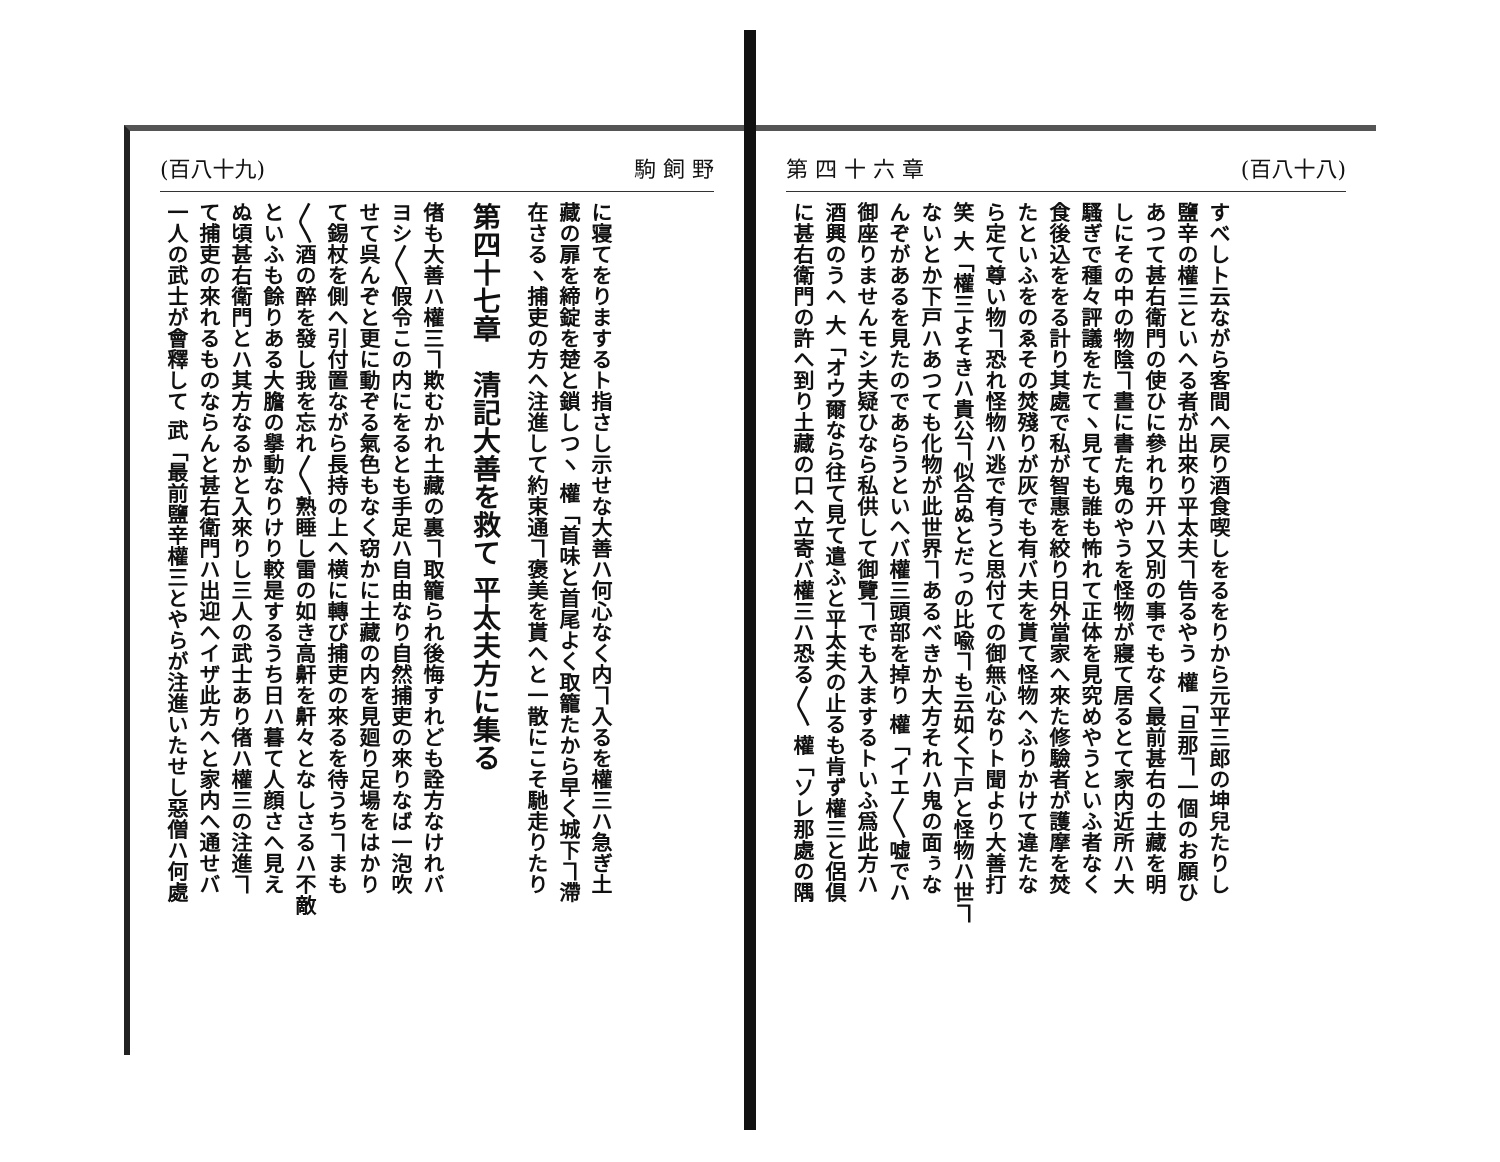(百八十九) 駒 飼 野
に寝てをりまするト指さし示せな大善ハ何心なく内ヿ入るを權三ハ急ぎ土
藏の扉を締錠を楚と鎖しつヽ 權「首味と首尾よく取籠たから早く城下ヿ滯
在さるヽ捕吏の方へ注進して約束通ヿ褒美を貰へと一散にこそ馳走りたり
第四十七章　清記大善を救て 平太夫方に集る
偖も大善ハ權三ヿ欺むかれ土藏の裏ヿ取籠られ後悔すれども詮方なけれバ
ヨシ〳〵假令この内にをるとも手足ハ自由なり自然捕吏の來りなば一泡吹
せて呉んぞと更に動ぞる氣色もなく窃かに土藏の内を見廻り足場をはかり
て錫杖を側へ引付置ながら長持の上へ横に轉び捕吏の來るを待うちヿまも
〳〵酒の醉を發し我を忘れ〳〵熟睡し雷の如き高鼾を鼾々となしさるハ不敵
といふも餘りある大膽の擧動なりけり較是するうち日ハ暮て人顔さへ見え
ぬ頃甚右衛門とハ其方なるかと入來りし三人の武士あり偖ハ權三の注進ヿ
て捕吏の來れるものならんと甚右衛門ハ出迎へイザ此方へと家内へ通せバ
一人の武士が會釋して 武「最前鹽辛權三とやらが注進いたせし惡僧ハ何處
第 四 十 六 章 (百八十八)
すべしト云ながら客間へ戻り酒食喫しをるをりから元平三郎の坤兒たりし
鹽辛の權三といへる者が出來り平太夫ヿ告るやう 權「旦那ヿ一個のお願ひ
あつて甚右衛門の使ひに參れり开ハ又別の事でもなく最前甚右の土藏を明
しにその中の物陰ヿ晝に書た鬼のやうを怪物が寢て居るとて家内近所ハ大
騷ぎで種々評議をたてヽ見ても誰も怖れて正体を見究めやうといふ者なく
食後込ををる計り其處で私が智惠を絞り日外當家へ來た修驗者が護摩を焚
たといふをのゑその焚殘りが灰でも有バ夫を貰て怪物へふりかけて違たな
ら定て尊い物ヿ恐れ怪物ハ逃で有うと思付ての御無心なりト聞より大善打
笑 大「權三よそきハ貴公ヿ似合ぬとだっの比喩ヿも云如く下戸と怪物ハ世ヿ
ないとか下戸ハあつても化物が此世界ヿあるべきか大方それハ鬼の面ぅな
んぞがあるを見たのであらうといへバ權三頭部を掉り 權「イエ〳〵嘘でハ
御座りませんモシ夫疑ひなら私供して御覽ヿでも入まするトいふ爲此方ハ
酒興のうへ 大「オウ爾なら往て見て遣ふと平太夫の止るも肯ず權三と侶倶
に甚右衛門の許へ到り土藏の口へ立寄バ權三ハ恐る〳〵 權「ソレ那處の隅